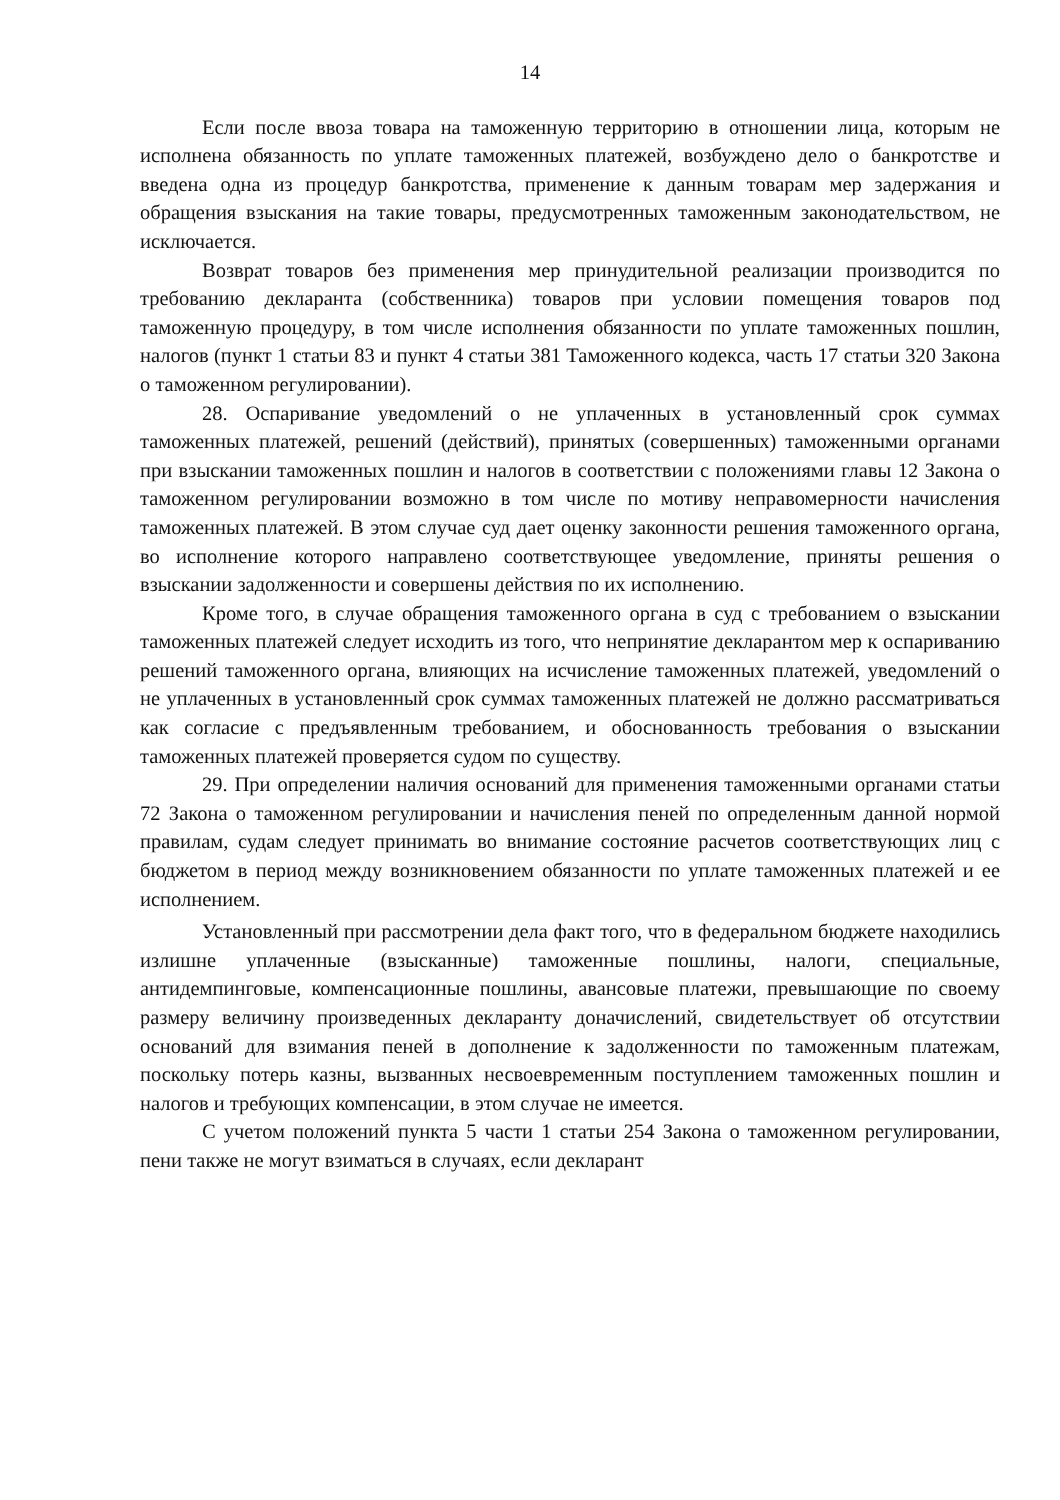14
Если после ввоза товара на таможенную территорию в отношении лица, которым не исполнена обязанность по уплате таможенных платежей, возбуждено дело о банкротстве и введена одна из процедур банкротства, применение к данным товарам мер задержания и обращения взыскания на такие товары, предусмотренных таможенным законодательством, не исключается.
Возврат товаров без применения мер принудительной реализации производится по требованию декларанта (собственника) товаров при условии помещения товаров под таможенную процедуру, в том числе исполнения обязанности по уплате таможенных пошлин, налогов (пункт 1 статьи 83 и пункт 4 статьи 381 Таможенного кодекса, часть 17 статьи 320 Закона о таможенном регулировании).
28. Оспаривание уведомлений о не уплаченных в установленный срок суммах таможенных платежей, решений (действий), принятых (совершенных) таможенными органами при взыскании таможенных пошлин и налогов в соответствии с положениями главы 12 Закона о таможенном регулировании возможно в том числе по мотиву неправомерности начисления таможенных платежей. В этом случае суд дает оценку законности решения таможенного органа, во исполнение которого направлено соответствующее уведомление, приняты решения о взыскании задолженности и совершены действия по их исполнению.
Кроме того, в случае обращения таможенного органа в суд с требованием о взыскании таможенных платежей следует исходить из того, что непринятие декларантом мер к оспариванию решений таможенного органа, влияющих на исчисление таможенных платежей, уведомлений о не уплаченных в установленный срок суммах таможенных платежей не должно рассматриваться как согласие с предъявленным требованием, и обоснованность требования о взыскании таможенных платежей проверяется судом по существу.
29. При определении наличия оснований для применения таможенными органами статьи 72 Закона о таможенном регулировании и начисления пеней по определенным данной нормой правилам, судам следует принимать во внимание состояние расчетов соответствующих лиц с бюджетом в период между возникновением обязанности по уплате таможенных платежей и ее исполнением.
Установленный при рассмотрении дела факт того, что в федеральном бюджете находились излишне уплаченные (взысканные) таможенные пошлины, налоги, специальные, антидемпинговые, компенсационные пошлины, авансовые платежи, превышающие по своему размеру величину произведенных декларанту доначислений, свидетельствует об отсутствии оснований для взимания пеней в дополнение к задолженности по таможенным платежам, поскольку потерь казны, вызванных несвоевременным поступлением таможенных пошлин и налогов и требующих компенсации, в этом случае не имеется.
С учетом положений пункта 5 части 1 статьи 254 Закона о таможенном регулировании, пени также не могут взиматься в случаях, если декларант